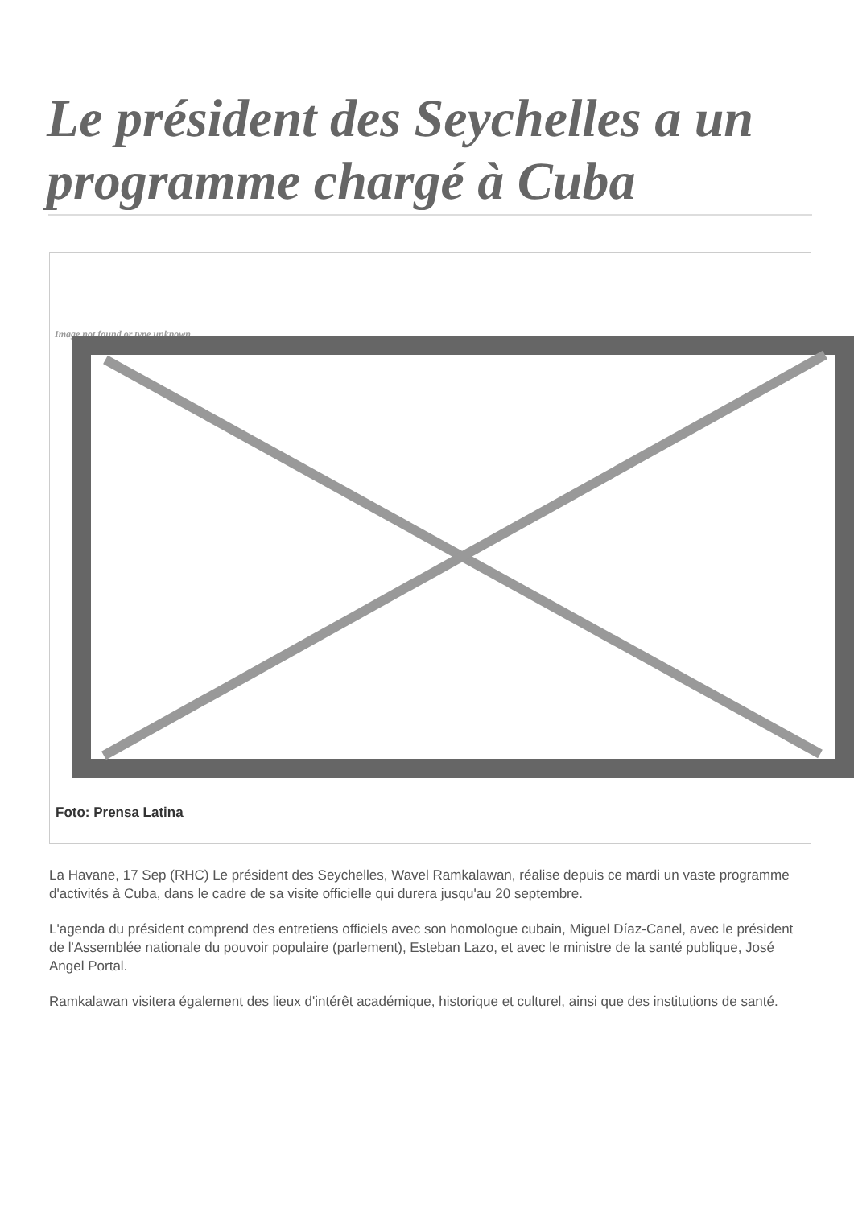Le président des Seychelles a un programme chargé à Cuba
Image not found or type unknown
Foto: Prensa Latina
La Havane, 17 Sep (RHC) Le président des Seychelles, Wavel Ramkalawan, réalise depuis ce mardi un vaste programme d'activités à Cuba, dans le cadre de sa visite officielle qui durera jusqu'au 20 septembre.
L'agenda du président comprend des entretiens officiels avec son homologue cubain, Miguel Díaz-Canel, avec le président de l'Assemblée nationale du pouvoir populaire (parlement), Esteban Lazo, et avec le ministre de la santé publique, José Angel Portal.
Ramkalawan visitera également des lieux d'intérêt académique, historique et culturel, ainsi que des institutions de santé.